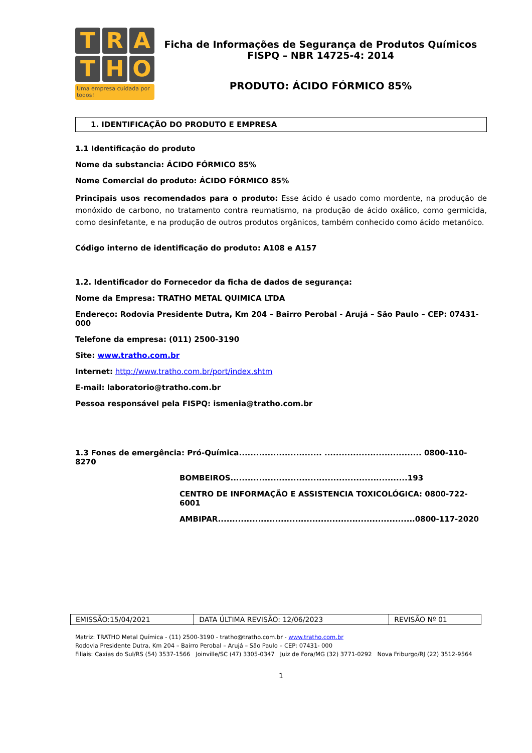T
R
A
T
H
O
Uma empresa cuidada por todos!
Ficha de Informações de Segurança de Produtos Químicos
FISPQ – NBR 14725-4: 2014
PRODUTO: ÁCIDO FÓRMICO 85%
1. IDENTIFICAÇÃO DO PRODUTO E EMPRESA
1.1 Identificação do produto
Nome da substancia: ÁCIDO FÓRMICO 85%
Nome Comercial do produto: ÁCIDO FÓRMICO 85%
Principais usos recomendados para o produto: Esse ácido é usado como mordente, na produção de monóxido de carbono, no tratamento contra reumatismo, na produção de ácido oxálico, como germicida, como desinfetante, e na produção de outros produtos orgânicos, também conhecido como ácido metanóico.
Código interno de identificação do produto: A108 e A157
1.2. Identificador do Fornecedor da ficha de dados de segurança:
Nome da Empresa: TRATHO METAL QUIMICA LTDA
Endereço: Rodovia Presidente Dutra, Km 204 – Bairro Perobal - Arujá – São Paulo – CEP: 07431-000
Telefone da empresa: (011) 2500-3190
Site: www.tratho.com.br
Internet: http://www.tratho.com.br/port/index.shtm
E-mail: laboratorio@tratho.com.br
Pessoa responsável pela FISPQ: ismenia@tratho.com.br
1.3 Fones de emergência: Pró-Química............................. .................................. 0800-110-8270
BOMBEIROS..............................................................193
CENTRO DE INFORMAÇÃO E ASSISTENCIA TOXICOLÓGICA: 0800-722-6001
AMBIPAR.....................................................................0800-117-2020
| EMISSÃO:15/04/2021 | DATA ÚLTIMA REVISÃO: 12/06/2023 | REVISÃO Nº 01 |
Matriz: TRATHO Metal Química - (11) 2500-3190 - tratho@tratho.com.br - www.tratho.com.br
Rodovia Presidente Dutra, Km 204 – Bairro Perobal – Arujá – São Paulo – CEP: 07431- 000
Filiais: Caxias do Sul/RS (54) 3537-1566 Joinville/SC (47) 3305-0347 Juiz de Fora/MG (32) 3771-0292 Nova Friburgo/RJ (22) 3512-9564
1